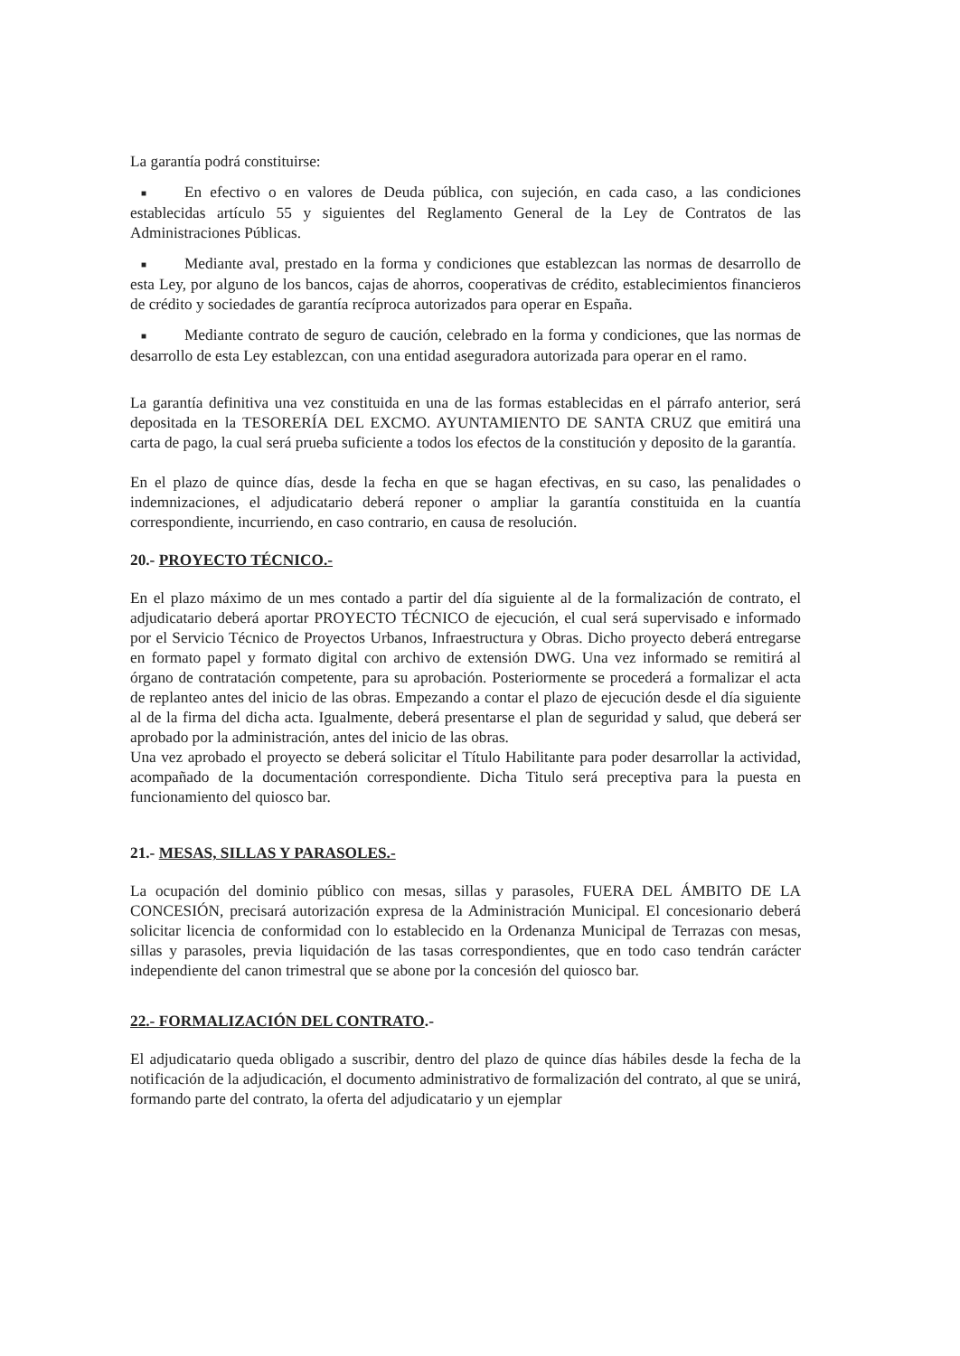La garantía podrá constituirse:
■ En efectivo o en valores de Deuda pública, con sujeción, en cada caso, a las condiciones establecidas artículo 55 y siguientes del Reglamento General de la Ley de Contratos de las Administraciones Públicas.
■ Mediante aval, prestado en la forma y condiciones que establezcan las normas de desarrollo de esta Ley, por alguno de los bancos, cajas de ahorros, cooperativas de crédito, establecimientos financieros de crédito y sociedades de garantía recíproca autorizados para operar en España.
■ Mediante contrato de seguro de caución, celebrado en la forma y condiciones, que las normas de desarrollo de esta Ley establezcan, con una entidad aseguradora autorizada para operar en el ramo.
La garantía definitiva una vez constituida en una de las formas establecidas en el párrafo anterior, será depositada en la TESORERÍA DEL EXCMO. AYUNTAMIENTO DE SANTA CRUZ que emitirá una carta de pago, la cual será prueba suficiente a todos los efectos de la constitución y deposito de la garantía.
En el plazo de quince días, desde la fecha en que se hagan efectivas, en su caso, las penalidades o indemnizaciones, el adjudicatario deberá reponer o ampliar la garantía constituida en la cuantía correspondiente, incurriendo, en caso contrario, en causa de resolución.
20.- PROYECTO TÉCNICO.-
En el plazo máximo de un mes contado a partir del día siguiente al de la formalización de contrato, el adjudicatario deberá aportar PROYECTO TÉCNICO de ejecución, el cual será supervisado e informado por el Servicio Técnico de Proyectos Urbanos, Infraestructura y Obras. Dicho proyecto deberá entregarse en formato papel y formato digital con archivo de extensión DWG. Una vez informado se remitirá al órgano de contratación competente, para su aprobación. Posteriormente se procederá a formalizar el acta de replanteo antes del inicio de las obras. Empezando a contar el plazo de ejecución desde el día siguiente al de la firma del dicha acta. Igualmente, deberá presentarse el plan de seguridad y salud, que deberá ser aprobado por la administración, antes del inicio de las obras.
Una vez aprobado el proyecto se deberá solicitar el Título Habilitante para poder desarrollar la actividad, acompañado de la documentación correspondiente. Dicha Titulo será preceptiva para la puesta en funcionamiento del quiosco bar.
21.- MESAS, SILLAS Y PARASOLES.-
La ocupación del dominio público con mesas, sillas y parasoles, FUERA DEL ÁMBITO DE LA CONCESIÓN, precisará autorización expresa de la Administración Municipal. El concesionario deberá solicitar licencia de conformidad con lo establecido en la Ordenanza Municipal de Terrazas con mesas, sillas y parasoles, previa liquidación de las tasas correspondientes, que en todo caso tendrán carácter independiente del canon trimestral que se abone por la concesión del quiosco bar.
22.- FORMALIZACIÓN DEL CONTRATO.-
El adjudicatario queda obligado a suscribir, dentro del plazo de quince días hábiles desde la fecha de la notificación de la adjudicación, el documento administrativo de formalización del contrato, al que se unirá, formando parte del contrato, la oferta del adjudicatario y un ejemplar